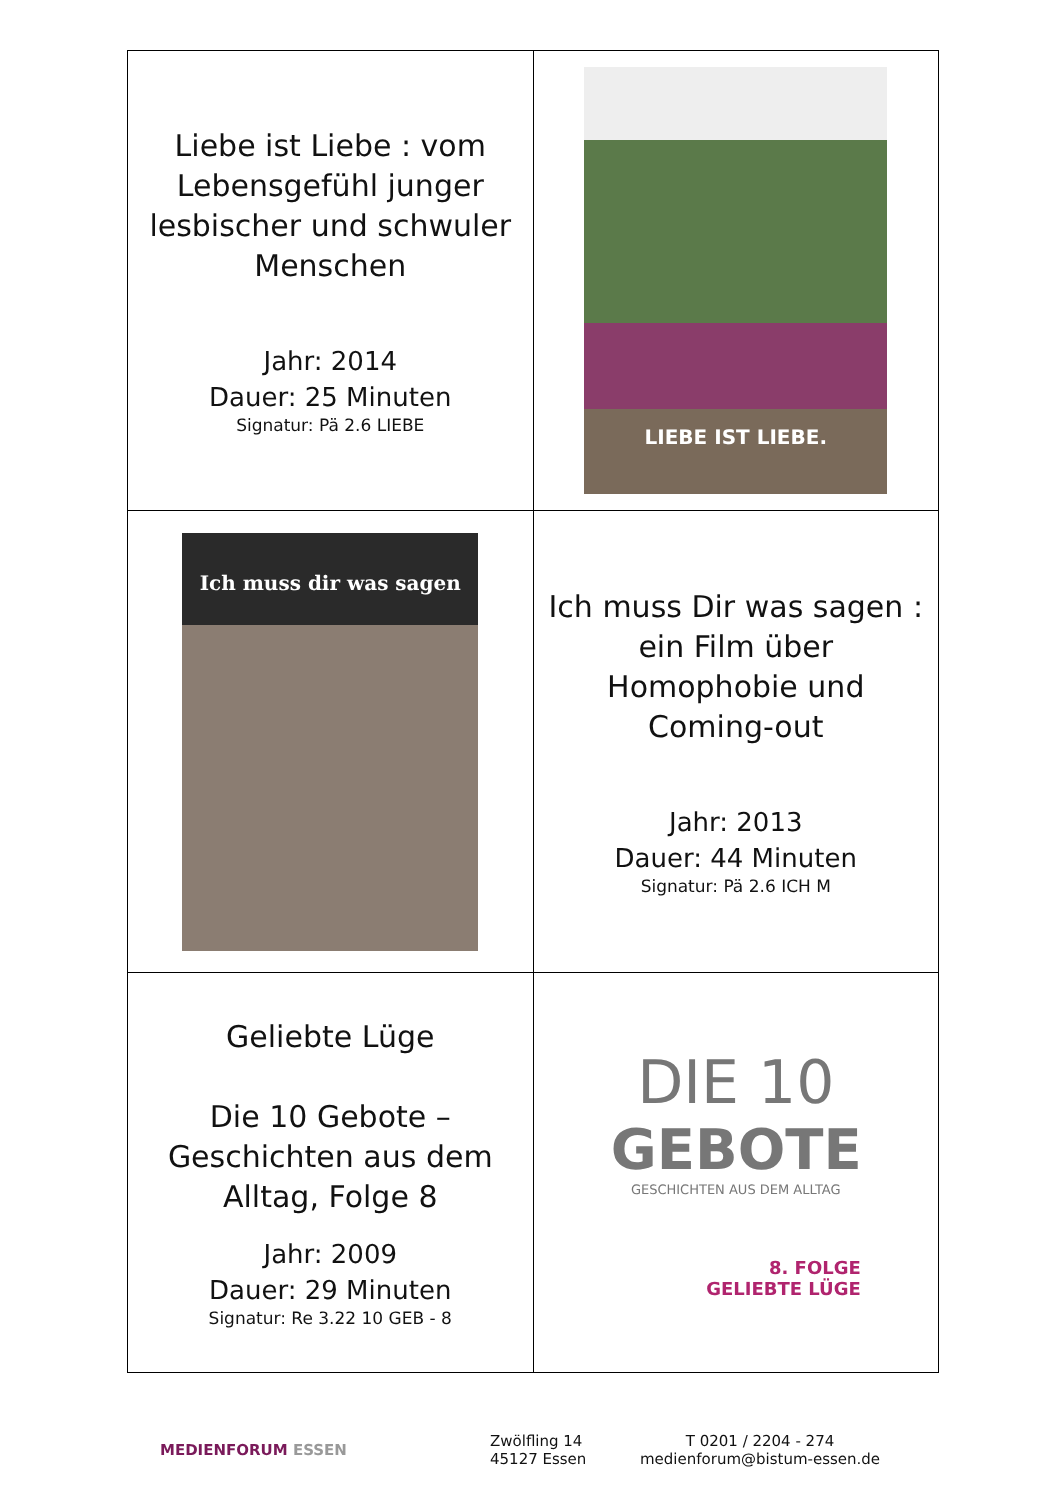| Liebe ist Liebe : vom Lebensgefühl junger lesbischer und schwuler Menschen Jahr: 2014 Dauer: 25 Minuten Signatur: Pä 2.6 LIEBE | LIEBE IST LIEBE. |
| Ich muss dir was sagen | Ich muss Dir was sagen : ein Film über Homophobie und Coming-out Jahr: 2013 Dauer: 44 Minuten Signatur: Pä 2.6 ICH M |
| Geliebte Lüge Die 10 Gebote – Geschichten aus dem Alltag, Folge 8 Jahr: 2009 Dauer: 29 Minuten Signatur: Re 3.22 10 GEB - 8 | DIE 10 GEBOTE GESCHICHTEN AUS DEM ALLTAG 8. FOLGE GELIEBTE LÜGE |
MEDIENFORUM ESSEN
Zwölfling 14
45127 Essen
T 0201 / 2204 - 274
medienforum@bistum-essen.de